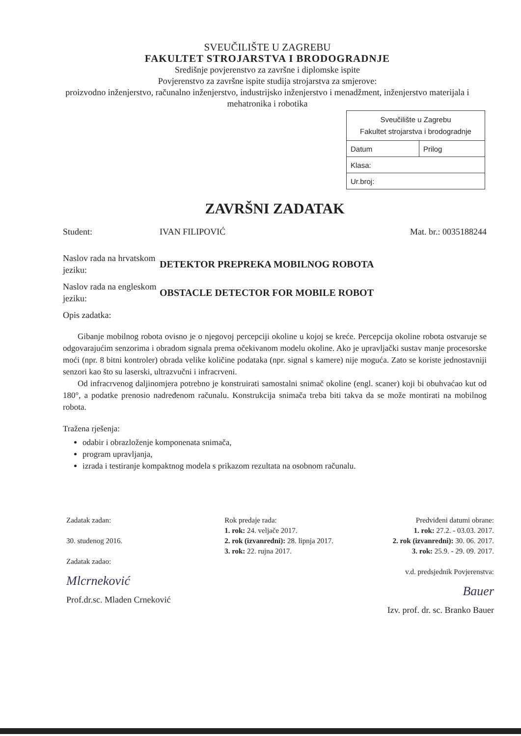SVEUČILIŠTE U ZAGREBU
FAKULTET STROJARSTVA I BRODOGRADNJE
Središnje povjerenstvo za završne i diplomske ispite
Povjerenstvo za završne ispite studija strojarstva za smjerove:
proizvodno inženjerstvo, računalno inženjerstvo, industrijsko inženjerstvo i menadžment, inženjerstvo materijala i mehatronika i robotika
| Sveučilište u Zagrebu Fakultet strojarstva i brodogradnje | |
| Datum | Prilog |
| Klasa: | |
| Ur.broj: | |
ZAVRŠNI ZADATAK
Student: IVAN FILIPOVIĆ Mat. br.: 0035188244
Naslov rada na hrvatskom jeziku:
DETEKTOR PREPREKA MOBILNOG ROBOTA
Naslov rada na engleskom jeziku:
OBSTACLE DETECTOR FOR MOBILE ROBOT
Opis zadatka:
Gibanje mobilnog robota ovisno je o njegovoj percepciji okoline u kojoj se kreće. Percepcija okoline robota ostvaruje se odgovarajućim senzorima i obradom signala prema očekivanom modelu okoline. Ako je upravljački sustav manje procesorske moći (npr. 8 bitni kontroler) obrada velike količine podataka (npr. signal s kamere) nije moguća. Zato se koriste jednostavniji senzori kao što su laserski, ultrazvučni i infracrveni.
Od infracrvenog daljinomjera potrebno je konstruirati samostalni snimač okoline (engl. scaner) koji bi obuhvaćao kut od 180°, a podatke prenosio nadređenom računalu. Konstrukcija snimača treba biti takva da se može montirati na mobilnog robota.
Tražena rješenja:
odabir i obrazloženje komponenata snimača,
program upravljanja,
izrada i testiranje kompaktnog modela s prikazom rezultata na osobnom računalu.
Zadatak zadan:
30. studenog 2016.
Zadatak zadao:
Mlcrneković
Prof.dr.sc. Mladen Crneković
Rok predaje rada:
1. rok: 24. veljače 2017.
2. rok (izvanredni): 28. lipnja 2017.
3. rok: 22. rujna 2017.
Predviđeni datumi obrane:
1. rok: 27.2. - 03.03. 2017.
2. rok (izvanredni): 30. 06. 2017.
3. rok: 25.9. - 29. 09. 2017.
v.d. predsjednik Povjerenstva:
Bauer
Izv. prof. dr. sc. Branko Bauer